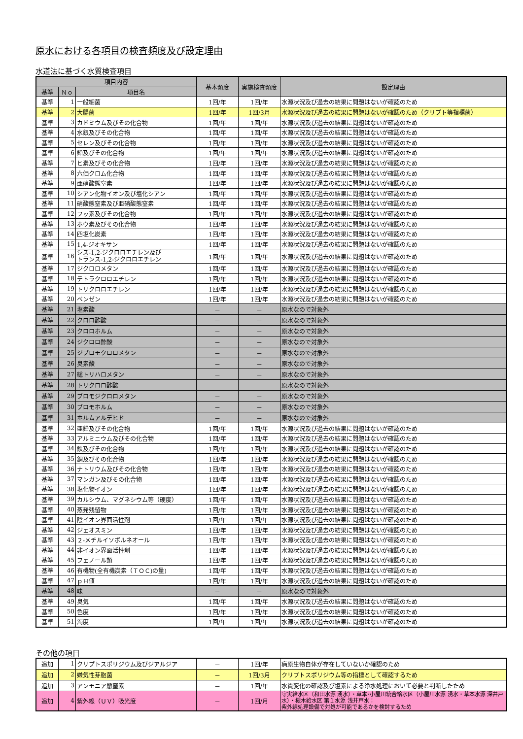原水における各項目の検査頻度及び設定理由
水道法に基づく水質検査項目
| 項目内容 | | | 基本頻度 | 実施検査頻度 | 設定理由 |
| --- | --- | --- | --- | --- | --- |
| 基準 | Ｎｏ | 項目名 | | | |
| 基準 | 1 | 一般細菌 | 1回/年 | 1回/年 | 水源状況及び過去の結果に問題はないが確認のため |
| 基準 | 2 | 大腸菌 | 1回/年 | 1回/3月 | 水源状況及び過去の結果に問題はないが確認のため（クリプト等指標菌） |
| 基準 | 3 | カドミウム及びその化合物 | 1回/年 | 1回/年 | 水源状況及び過去の結果に問題はないが確認のため |
| 基準 | 4 | 水銀及びその化合物 | 1回/年 | 1回/年 | 水源状況及び過去の結果に問題はないが確認のため |
| 基準 | 5 | セレン及びその化合物 | 1回/年 | 1回/年 | 水源状況及び過去の結果に問題はないが確認のため |
| 基準 | 6 | 鉛及びその化合物 | 1回/年 | 1回/年 | 水源状況及び過去の結果に問題はないが確認のため |
| 基準 | 7 | ヒ素及びその化合物 | 1回/年 | 1回/年 | 水源状況及び過去の結果に問題はないが確認のため |
| 基準 | 8 | 六価クロム化合物 | 1回/年 | 1回/年 | 水源状況及び過去の結果に問題はないが確認のため |
| 基準 | 9 | 亜硝酸態窒素 | 1回/年 | 1回/年 | 水源状況及び過去の結果に問題はないが確認のため |
| 基準 | 10 | シアン化物イオン及び塩化シアン | 1回/年 | 1回/年 | 水源状況及び過去の結果に問題はないが確認のため |
| 基準 | 11 | 硝酸態窒素及び亜硝酸態窒素 | 1回/年 | 1回/年 | 水源状況及び過去の結果に問題はないが確認のため |
| 基準 | 12 | フッ素及びその化合物 | 1回/年 | 1回/年 | 水源状況及び過去の結果に問題はないが確認のため |
| 基準 | 13 | ホウ素及びその化合物 | 1回/年 | 1回/年 | 水源状況及び過去の結果に問題はないが確認のため |
| 基準 | 14 | 四塩化炭素 | 1回/年 | 1回/年 | 水源状況及び過去の結果に問題はないが確認のため |
| 基準 | 15 | 1,4-ジオキサン | 1回/年 | 1回/年 | 水源状況及び過去の結果に問題はないが確認のため |
| 基準 | 16 | シス-1,2-ジクロロエチレン及び トランス-1,2-ジクロロエチレン | 1回/年 | 1回/年 | 水源状況及び過去の結果に問題はないが確認のため |
| 基準 | 17 | ジクロロメタン | 1回/年 | 1回/年 | 水源状況及び過去の結果に問題はないが確認のため |
| 基準 | 18 | テトラクロロエチレン | 1回/年 | 1回/年 | 水源状況及び過去の結果に問題はないが確認のため |
| 基準 | 19 | トリクロロエチレン | 1回/年 | 1回/年 | 水源状況及び過去の結果に問題はないが確認のため |
| 基準 | 20 | ベンゼン | 1回/年 | 1回/年 | 水源状況及び過去の結果に問題はないが確認のため |
| 基準 | 21 | 塩素酸 | － | － | 原水なので対象外 |
| 基準 | 22 | クロロ酢酸 | － | － | 原水なので対象外 |
| 基準 | 23 | クロロホルム | － | － | 原水なので対象外 |
| 基準 | 24 | ジクロロ酢酸 | － | － | 原水なので対象外 |
| 基準 | 25 | ジブロモクロロメタン | － | － | 原水なので対象外 |
| 基準 | 26 | 臭素酸 | － | － | 原水なので対象外 |
| 基準 | 27 | 総トリハロメタン | － | － | 原水なので対象外 |
| 基準 | 28 | トリクロロ酢酸 | － | － | 原水なので対象外 |
| 基準 | 29 | ブロモジクロロメタン | － | － | 原水なので対象外 |
| 基準 | 30 | ブロモホルム | － | － | 原水なので対象外 |
| 基準 | 31 | ホルムアルデヒド | － | － | 原水なので対象外 |
| 基準 | 32 | 亜鉛及びその化合物 | 1回/年 | 1回/年 | 水源状況及び過去の結果に問題はないが確認のため |
| 基準 | 33 | アルミニウム及びその化合物 | 1回/年 | 1回/年 | 水源状況及び過去の結果に問題はないが確認のため |
| 基準 | 34 | 鉄及びその化合物 | 1回/年 | 1回/年 | 水源状況及び過去の結果に問題はないが確認のため |
| 基準 | 35 | 銅及びその化合物 | 1回/年 | 1回/年 | 水源状況及び過去の結果に問題はないが確認のため |
| 基準 | 36 | ナトリウム及びその化合物 | 1回/年 | 1回/年 | 水源状況及び過去の結果に問題はないが確認のため |
| 基準 | 37 | マンガン及びその化合物 | 1回/年 | 1回/年 | 水源状況及び過去の結果に問題はないが確認のため |
| 基準 | 38 | 塩化物イオン | 1回/年 | 1回/年 | 水源状況及び過去の結果に問題はないが確認のため |
| 基準 | 39 | カルシウム、マグネシウム等（硬度） | 1回/年 | 1回/年 | 水源状況及び過去の結果に問題はないが確認のため |
| 基準 | 40 | 蒸発残留物 | 1回/年 | 1回/年 | 水源状況及び過去の結果に問題はないが確認のため |
| 基準 | 41 | 陰イオン界面活性剤 | 1回/年 | 1回/年 | 水源状況及び過去の結果に問題はないが確認のため |
| 基準 | 42 | ジェオスミン | 1回/年 | 1回/年 | 水源状況及び過去の結果に問題はないが確認のため |
| 基準 | 43 | ２-メチルイソボルネオール | 1回/年 | 1回/年 | 水源状況及び過去の結果に問題はないが確認のため |
| 基準 | 44 | 非イオン界面活性剤 | 1回/年 | 1回/年 | 水源状況及び過去の結果に問題はないが確認のため |
| 基準 | 45 | フェノール類 | 1回/年 | 1回/年 | 水源状況及び過去の結果に問題はないが確認のため |
| 基準 | 46 | 有機物(全有機炭素（ＴＯＣ)の量) | 1回/年 | 1回/年 | 水源状況及び過去の結果に問題はないが確認のため |
| 基準 | 47 | ｐＨ値 | 1回/年 | 1回/年 | 水源状況及び過去の結果に問題はないが確認のため |
| 基準 | 48 | 味 | － | － | 原水なので対象外 |
| 基準 | 49 | 臭気 | 1回/年 | 1回/年 | 水源状況及び過去の結果に問題はないが確認のため |
| 基準 | 50 | 色度 | 1回/年 | 1回/年 | 水源状況及び過去の結果に問題はないが確認のため |
| 基準 | 51 | 濁度 | 1回/年 | 1回/年 | 水源状況及び過去の結果に問題はないが確認のため |
その他の項目
| 追加 | 1 | クリプトスポリジウム及びジアルジア | － | 1回/年 | 病原生物自体が存在していないか確認のため |
| 追加 | 2 | 嫌気性芽胞菌 | － | 1回/3月 | クリプトスポリジウム等の指標として確認するため |
| 追加 | 3 | アンモニア態窒素 | － | 1回/年 | 水質変化の確認及び塩素による浄水処理において必要と判断したため |
| 追加 | 4 | 紫外線（ＵＶ）吸光度 | － | 1回/月 | 守実給水区（和田水源 湧水）・草本･小屋川統合給水区（小屋川水源 湧水・草本水源 深井戸水）・槻木給水区 第１水源 浅井戸水： 紫外線処理設備で対処が可能であるかを検討するため |